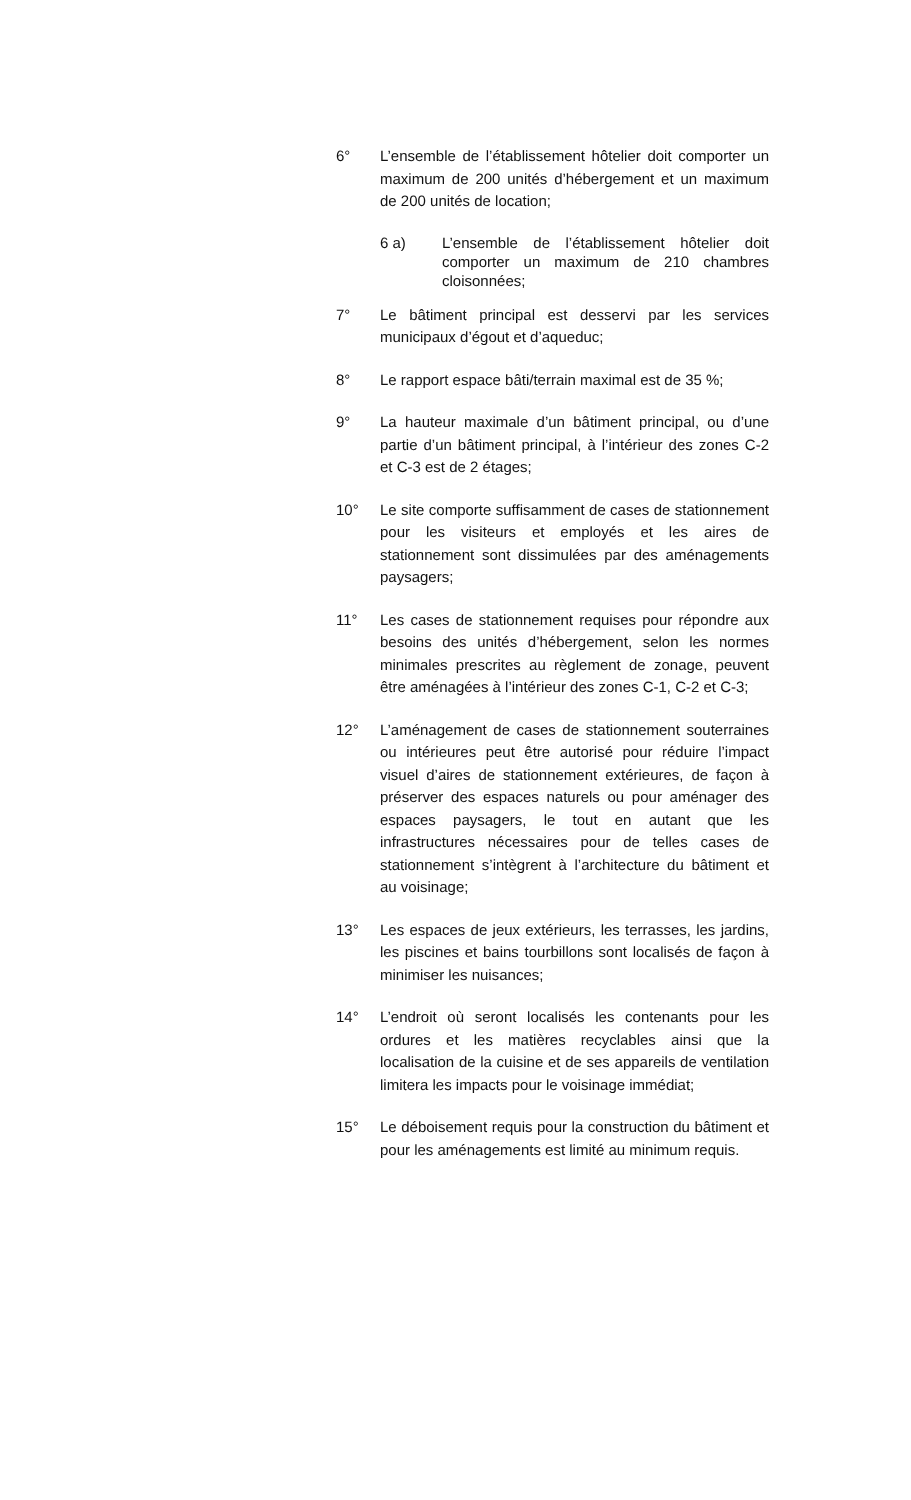6° L’ensemble de l’établissement hôtelier doit comporter un maximum de 200 unités d’hébergement et un maximum de 200 unités de location;
6 a) L’ensemble de l’établissement hôtelier doit comporter un maximum de 210 chambres cloisonnées;
7° Le bâtiment principal est desservi par les services municipaux d’égout et d’aqueduc;
8° Le rapport espace bâti/terrain maximal est de 35 %;
9° La hauteur maximale d’un bâtiment principal, ou d’une partie d’un bâtiment principal, à l’intérieur des zones C-2 et C-3 est de 2 étages;
10° Le site comporte suffisamment de cases de stationnement pour les visiteurs et employés et les aires de stationnement sont dissimulées par des aménagements paysagers;
11° Les cases de stationnement requises pour répondre aux besoins des unités d’hébergement, selon les normes minimales prescrites au règlement de zonage, peuvent être aménagées à l’intérieur des zones C-1, C-2 et C-3;
12° L’aménagement de cases de stationnement souterraines ou intérieures peut être autorisé pour réduire l’impact visuel d’aires de stationnement extérieures, de façon à préserver des espaces naturels ou pour aménager des espaces paysagers, le tout en autant que les infrastructures nécessaires pour de telles cases de stationnement s’intègrent à l’architecture du bâtiment et au voisinage;
13° Les espaces de jeux extérieurs, les terrasses, les jardins, les piscines et bains tourbillons sont localisés de façon à minimiser les nuisances;
14° L’endroit où seront localisés les contenants pour les ordures et les matières recyclables ainsi que la localisation de la cuisine et de ses appareils de ventilation limitera les impacts pour le voisinage immédiat;
15° Le déboisement requis pour la construction du bâtiment et pour les aménagements est limité au minimum requis.